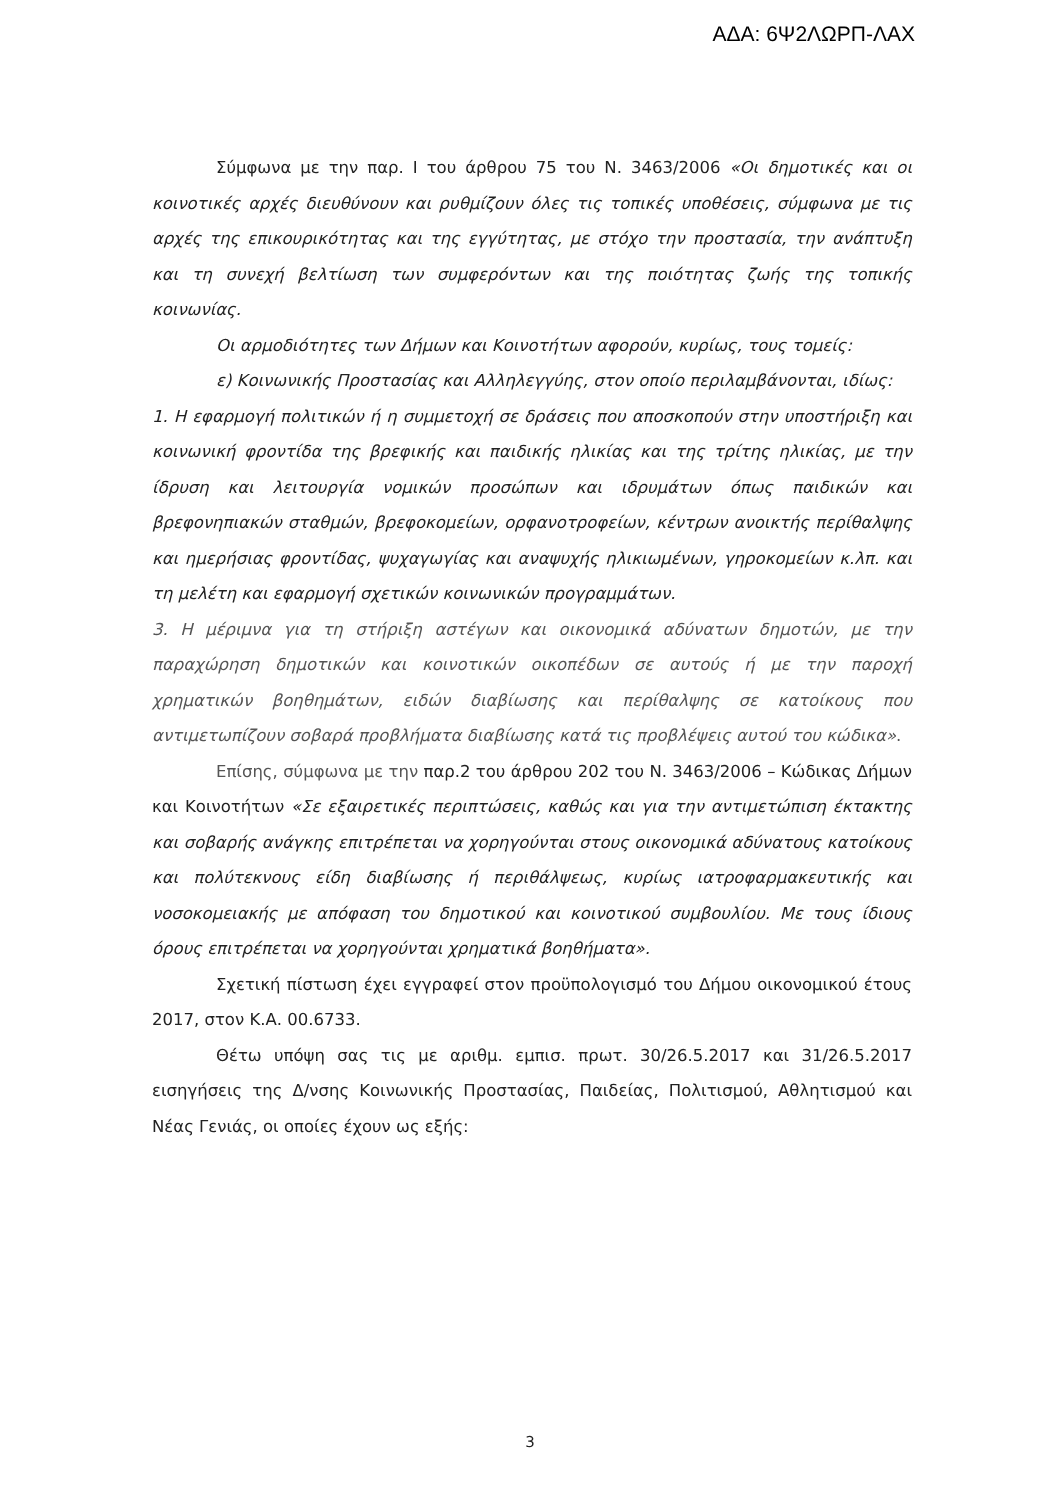ΑΔΑ: 6Ψ2ΛΩΡΠ-ΛΑΧ
Σύμφωνα με την παρ. Ι του άρθρου 75 του Ν. 3463/2006 «Οι δημοτικές και οι κοινοτικές αρχές διευθύνουν και ρυθμίζουν όλες τις τοπικές υποθέσεις, σύμφωνα με τις αρχές της επικουρικότητας και της εγγύτητας, με στόχο την προστασία, την ανάπτυξη και τη συνεχή βελτίωση των συμφερόντων και της ποιότητας ζωής της τοπικής κοινωνίας.
Οι αρμοδιότητες των Δήμων και Κοινοτήτων αφορούν, κυρίως, τους τομείς:
ε) Κοινωνικής Προστασίας και Αλληλεγγύης, στον οποίο περιλαμβάνονται, ιδίως:
1. Η εφαρμογή πολιτικών ή η συμμετοχή σε δράσεις που αποσκοπούν στην υποστήριξη και κοινωνική φροντίδα της βρεφικής και παιδικής ηλικίας και της τρίτης ηλικίας, με την ίδρυση και λειτουργία νομικών προσώπων και ιδρυμάτων όπως παιδικών και βρεφονηπιακών σταθμών, βρεφοκομείων, ορφανοτροφείων, κέντρων ανοικτής περίθαλψης και ημερήσιας φροντίδας, ψυχαγωγίας και αναψυχής ηλικιωμένων, γηροκομείων κ.λπ. και τη μελέτη και εφαρμογή σχετικών κοινωνικών προγραμμάτων.
3. Η μέριμνα για τη στήριξη αστέγων και οικονομικά αδύνατων δημοτών, με την παραχώρηση δημοτικών και κοινοτικών οικοπέδων σε αυτούς ή με την παροχή χρηματικών βοηθημάτων, ειδών διαβίωσης και περίθαλψης σε κατοίκους που αντιμετωπίζουν σοβαρά προβλήματα διαβίωσης κατά τις προβλέψεις αυτού του κώδικα».
Επίσης, σύμφωνα με την παρ.2 του άρθρου 202 του Ν. 3463/2006 – Κώδικας Δήμων και Κοινοτήτων «Σε εξαιρετικές περιπτώσεις, καθώς και για την αντιμετώπιση έκτακτης και σοβαρής ανάγκης επιτρέπεται να χορηγούνται στους οικονομικά αδύνατους κατοίκους και πολύτεκνους είδη διαβίωσης ή περιθάλψεως, κυρίως ιατροφαρμακευτικής και νοσοκομειακής με απόφαση του δημοτικού και κοινοτικού συμβουλίου. Με τους ίδιους όρους επιτρέπεται να χορηγούνται χρηματικά βοηθήματα».
Σχετική πίστωση έχει εγγραφεί στον προϋπολογισμό του Δήμου οικονομικού έτους 2017, στον Κ.Α. 00.6733.
Θέτω υπόψη σας τις με αριθμ. εμπισ. πρωτ. 30/26.5.2017 και 31/26.5.2017 εισηγήσεις της Δ/νσης Κοινωνικής Προστασίας, Παιδείας, Πολιτισμού, Αθλητισμού και Νέας Γενιάς, οι οποίες έχουν ως εξής:
3